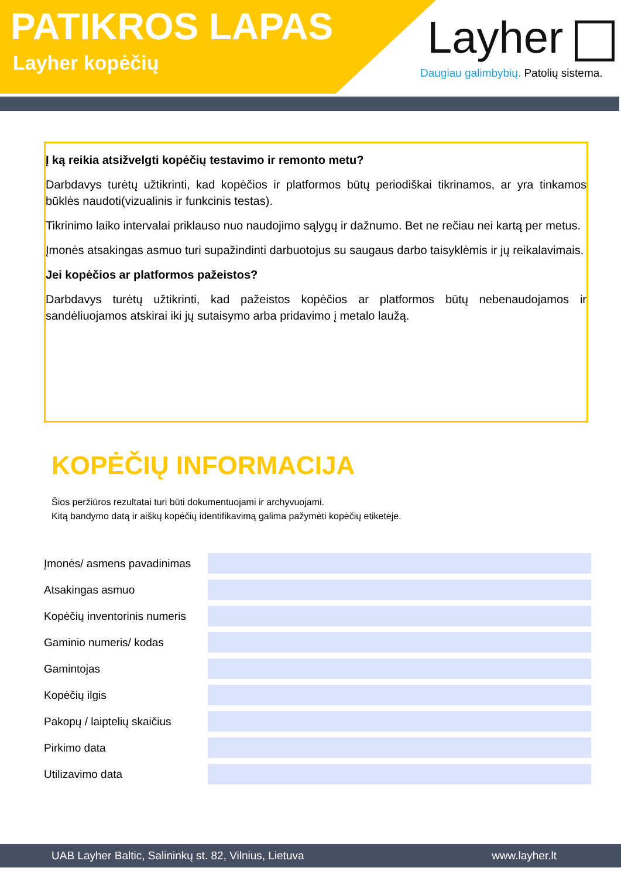PATIKROS LAPAS
Layher kopėčių Layher
Daugiau galimbybių. Patolių sistema.
Į ką reikia atsižvelgti kopėčių testavimo ir remonto metu?
Darbdavys turėtų užtikrinti, kad kopėčios ir platformos būtų periodiškai tikrinamos, ar yra tinkamos būklės naudoti(vizualinis ir funkcinis testas).
Tikrinimo laiko intervalai priklauso nuo naudojimo sąlygų ir dažnumo. Bet ne rečiau nei kartą per metus.
Įmonės atsakingas asmuo turi supažindinti darbuotojus su saugaus darbo taisyklėmis ir jų reikalavimais.
Jei kopėčios ar platformos pažeistos?
Darbdavys turėtų užtikrinti, kad pažeistos kopėčios ar platformos būtų nebenaudojamos ir sandėliuojamos atskirai iki jų sutaisymo arba pridavimo į metalo laužą.
KOPĖČIŲ INFORMACIJA
Šios peržiūros rezultatai turi būti dokumentuojami ir archyvuojami.
Kitą bandymo datą ir aiškų kopėčių identifikavimą galima pažymėti kopėčių etiketėje.
Įmonės/ asmens pavadinimas
Atsakingas asmuo
Kopėčių inventorinis numeris
Gaminio numeris/ kodas
Gamintojas
Kopėčių ilgis
Pakopų / laiptelių skaičius
Pirkimo data
Utilizavimo data
UAB Layher Baltic, Salininkų st. 82, Vilnius, Lietuva www.layher.lt